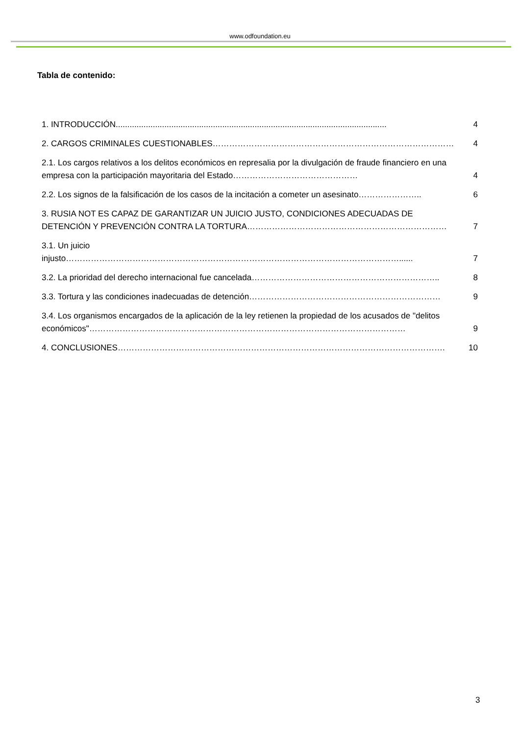www.odfoundation.eu
Tabla de contenido:
1. INTRODUCCIÓN.....................................................................................................................
4
2. CARGOS CRIMINALES CUESTIONABLES……………………………………………………………………………
4
2.1. Los cargos relativos a los delitos económicos en represalia por la divulgación de fraude financiero en una empresa con la participación mayoritaria del Estado………………………………………
4
2.2. Los signos de la falsificación de los casos de la incitación a cometer un asesinato…………………..
6
3. RUSIA NOT ES CAPAZ DE GARANTIZAR UN JUICIO JUSTO, CONDICIONES ADECUADAS DE DETENCIÓN Y PREVENCIÓN CONTRA LA TORTURA………………………………………………………………
7
3.1. Un juicio injusto…………………………………………………………………………………………………………......
7
3.2. La prioridad del derecho internacional fue cancelada…………………………………………………………..
8
3.3. Tortura y las condiciones inadecuadas de detención……………………………………………………………
9
3.4. Los organismos encargados de la aplicación de la ley retienen la propiedad de los acusados de "delitos económicos"……………………………………………………………………………………………………
9
4. CONCLUSIONES……………………………………………………………………………………………………….
10
3